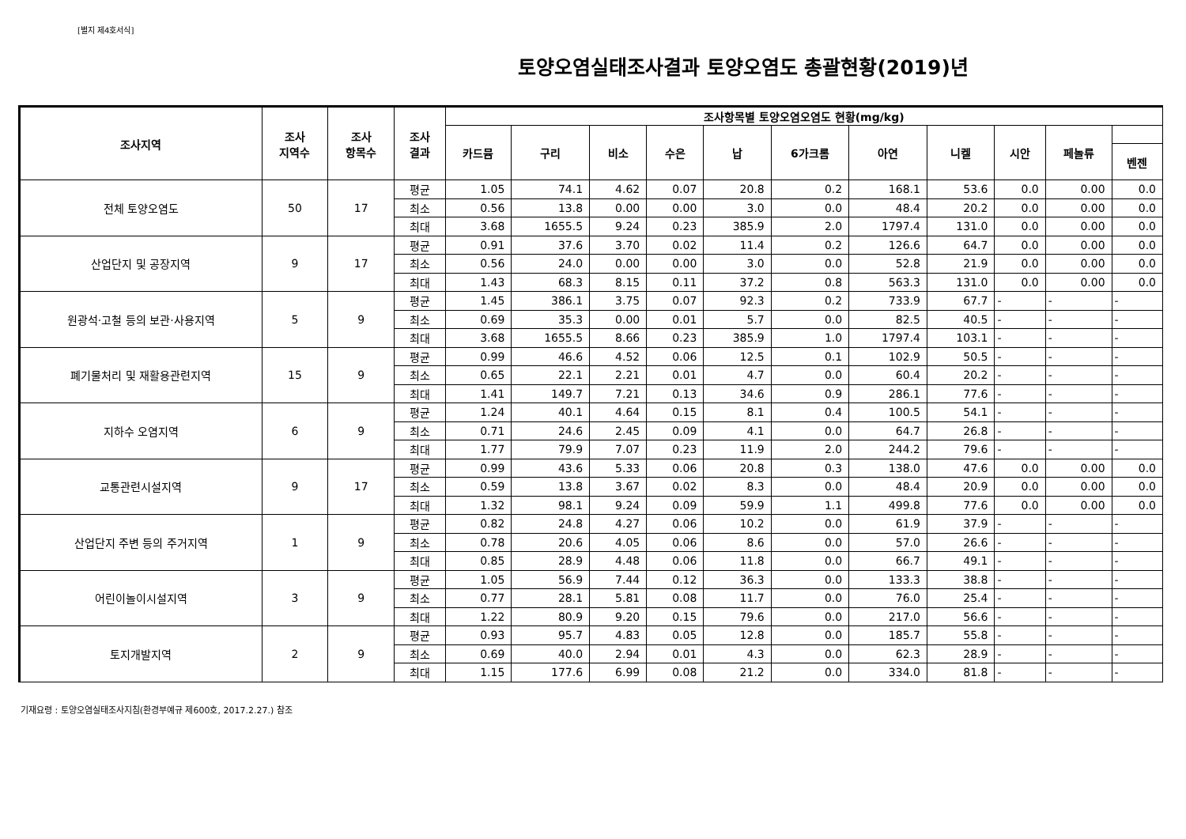[별지 제4호서식]
토양오염실태조사결과 토양오염도 총괄현황(2019)년
| 조사지역 | 조사 지역수 | 조사 항목수 | 조사 결과 | 조사항목별 토양오염오염도 현황(mg/kg) | | | | | | | | | | |
| --- | --- | --- | --- | --- | --- | --- | --- | --- | --- | --- | --- | --- | --- | --- |
| | | | | 카드뮴 | 구리 | 비소 | 수은 | 납 | 6가크롬 | 아연 | 니켈 | 시안 | 페놀류 | |
| | | | | | | | | | | | | | | 벤젠 |
| 전체 토양오염도 | 50 | 17 | 평균 | 1.05 | 74.1 | 4.62 | 0.07 | 20.8 | 0.2 | 168.1 | 53.6 | 0.0 | 0.00 | 0.0 |
| | | | 최소 | 0.56 | 13.8 | 0.00 | 0.00 | 3.0 | 0.0 | 48.4 | 20.2 | 0.0 | 0.00 | 0.0 |
| | | | 최대 | 3.68 | 1655.5 | 9.24 | 0.23 | 385.9 | 2.0 | 1797.4 | 131.0 | 0.0 | 0.00 | 0.0 |
| 산업단지 및 공장지역 | 9 | 17 | 평균 | 0.91 | 37.6 | 3.70 | 0.02 | 11.4 | 0.2 | 126.6 | 64.7 | 0.0 | 0.00 | 0.0 |
| | | | 최소 | 0.56 | 24.0 | 0.00 | 0.00 | 3.0 | 0.0 | 52.8 | 21.9 | 0.0 | 0.00 | 0.0 |
| | | | 최대 | 1.43 | 68.3 | 8.15 | 0.11 | 37.2 | 0.8 | 563.3 | 131.0 | 0.0 | 0.00 | 0.0 |
| 원광석·고철 등의 보관·사용지역 | 5 | 9 | 평균 | 1.45 | 386.1 | 3.75 | 0.07 | 92.3 | 0.2 | 733.9 | 67.7 | - | - | - |
| | | | 최소 | 0.69 | 35.3 | 0.00 | 0.01 | 5.7 | 0.0 | 82.5 | 40.5 | - | - | - |
| | | | 최대 | 3.68 | 1655.5 | 8.66 | 0.23 | 385.9 | 1.0 | 1797.4 | 103.1 | - | - | - |
| 폐기물처리 및 재활용관련지역 | 15 | 9 | 평균 | 0.99 | 46.6 | 4.52 | 0.06 | 12.5 | 0.1 | 102.9 | 50.5 | - | - | - |
| | | | 최소 | 0.65 | 22.1 | 2.21 | 0.01 | 4.7 | 0.0 | 60.4 | 20.2 | - | - | - |
| | | | 최대 | 1.41 | 149.7 | 7.21 | 0.13 | 34.6 | 0.9 | 286.1 | 77.6 | - | - | - |
| 지하수 오염지역 | 6 | 9 | 평균 | 1.24 | 40.1 | 4.64 | 0.15 | 8.1 | 0.4 | 100.5 | 54.1 | - | - | - |
| | | | 최소 | 0.71 | 24.6 | 2.45 | 0.09 | 4.1 | 0.0 | 64.7 | 26.8 | - | - | - |
| | | | 최대 | 1.77 | 79.9 | 7.07 | 0.23 | 11.9 | 2.0 | 244.2 | 79.6 | - | - | - |
| 교통관련시설지역 | 9 | 17 | 평균 | 0.99 | 43.6 | 5.33 | 0.06 | 20.8 | 0.3 | 138.0 | 47.6 | 0.0 | 0.00 | 0.0 |
| | | | 최소 | 0.59 | 13.8 | 3.67 | 0.02 | 8.3 | 0.0 | 48.4 | 20.9 | 0.0 | 0.00 | 0.0 |
| | | | 최대 | 1.32 | 98.1 | 9.24 | 0.09 | 59.9 | 1.1 | 499.8 | 77.6 | 0.0 | 0.00 | 0.0 |
| 산업단지 주변 등의 주거지역 | 1 | 9 | 평균 | 0.82 | 24.8 | 4.27 | 0.06 | 10.2 | 0.0 | 61.9 | 37.9 | - | - | - |
| | | | 최소 | 0.78 | 20.6 | 4.05 | 0.06 | 8.6 | 0.0 | 57.0 | 26.6 | - | - | - |
| | | | 최대 | 0.85 | 28.9 | 4.48 | 0.06 | 11.8 | 0.0 | 66.7 | 49.1 | - | - | - |
| 어린이놀이시설지역 | 3 | 9 | 평균 | 1.05 | 56.9 | 7.44 | 0.12 | 36.3 | 0.0 | 133.3 | 38.8 | - | - | - |
| | | | 최소 | 0.77 | 28.1 | 5.81 | 0.08 | 11.7 | 0.0 | 76.0 | 25.4 | - | - | - |
| | | | 최대 | 1.22 | 80.9 | 9.20 | 0.15 | 79.6 | 0.0 | 217.0 | 56.6 | - | - | - |
| 토지개발지역 | 2 | 9 | 평균 | 0.93 | 95.7 | 4.83 | 0.05 | 12.8 | 0.0 | 185.7 | 55.8 | - | - | - |
| | | | 최소 | 0.69 | 40.0 | 2.94 | 0.01 | 4.3 | 0.0 | 62.3 | 28.9 | - | - | - |
| | | | 최대 | 1.15 | 177.6 | 6.99 | 0.08 | 21.2 | 0.0 | 334.0 | 81.8 | - | - | - |
기재요령 : 토양오염실태조사지침(환경부예규 제600호, 2017.2.27.) 참조